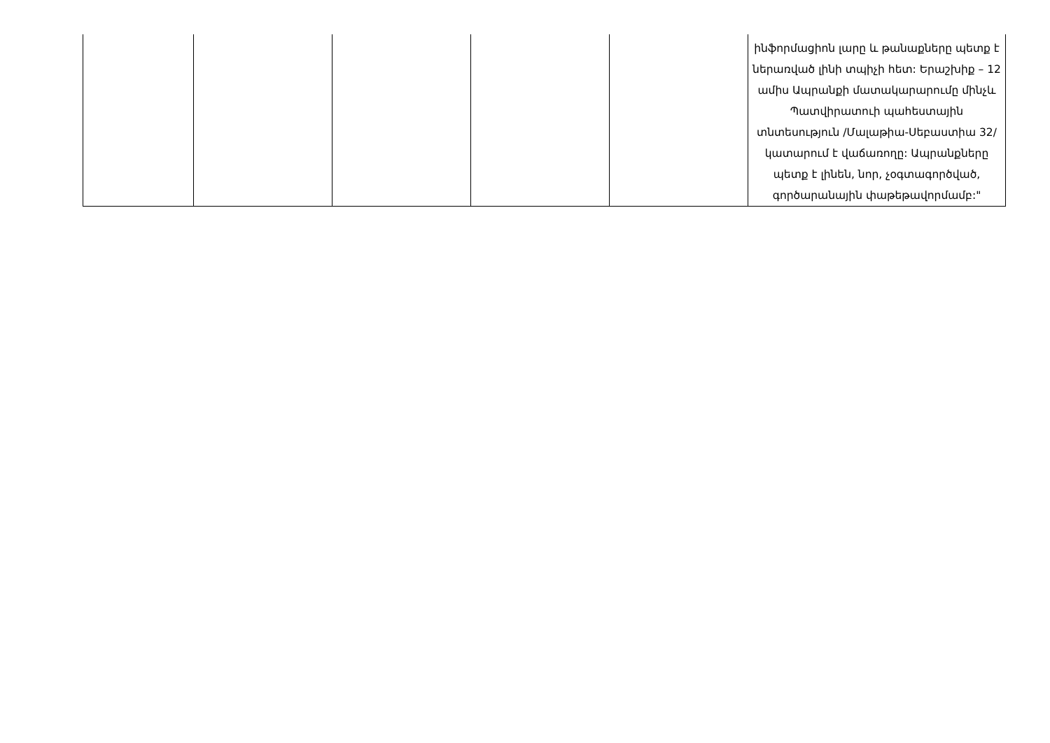| | | | | | ինֆորմացիոն լարը և թանաքները պետք է ներառված լինի տպիչի հետ: Երաշխիք – 12 ամիս Ապրանքի մատակարարումը մինչև Պատվիրատուի պահեստային տնտեսություն /Մալաթիա-Սեբաստիա 32/ կատարում է վաճառողը: Ապրանքները պետք է լինեն, նոր, չօգտագործված, գործարանային փաթեթավորմամբ:" |